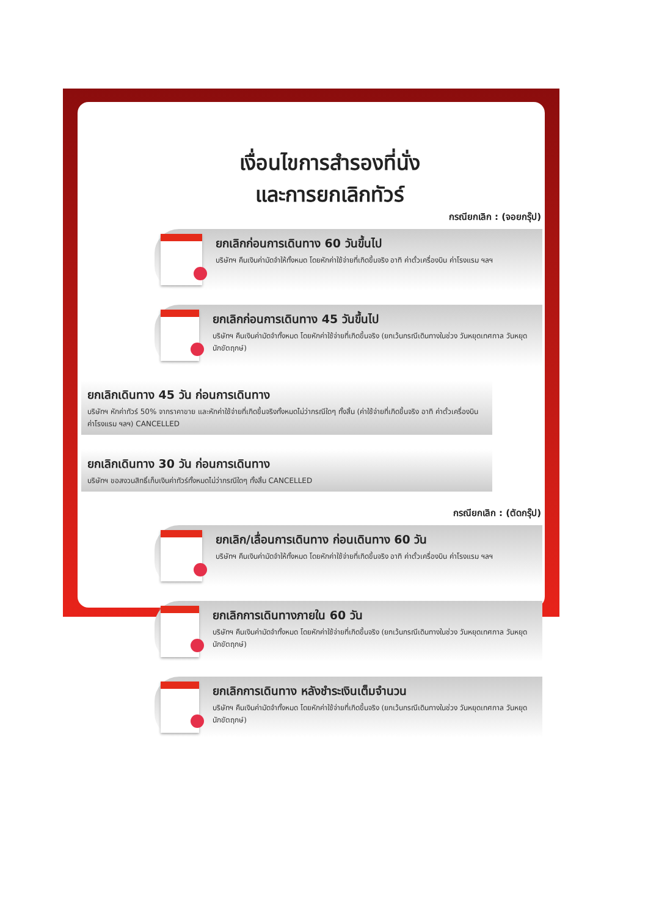เงื่อนไขการสำรองที่นั่ง
และการยกเลิกทัวร์
กรณียกเลิก : (จอยกรุ๊ป)
ยกเลิกก่อนการเดินทาง 60 วันขึ้นไป
บริษัทฯ คืนเงินค่ามัดจำให้ทั้งหมด โดยหักค่าใช้จ่ายที่เกิดขึ้นจริง อาทิ ค่าตั๋วเครื่องบิน ค่าโรงแรม ฯลฯ
ยกเลิกก่อนการเดินทาง 45 วันขึ้นไป
บริษัทฯ คืนเงินค่ามัดจำทั้งหมด โดยหักค่าใช้จ่ายที่เกิดขึ้นจริง (ยกเว้นกรณีเดินทางในช่วง วันหยุดเทศกาล วันหยุดนักขัตฤกษ์)
ยกเลิกเดินทาง 45 วัน ก่อนการเดินทาง
บริษัทฯ หักค่าทัวร์ 50% จากราคาขาย และหักค่าใช้จ่ายที่เกิดขึ้นจริงทั้งหมดไม่ว่ากรณีใดๆ ทั้งสิ้น (ค่าใช้จ่ายที่เกิดขึ้นจริง อาทิ ค่าตั๋วเครื่องบิน ค่าโรงแรม ฯลฯ) CANCELLED
ยกเลิกเดินทาง 30 วัน ก่อนการเดินทาง
บริษัทฯ ขอสงวนสิทธิ์เก็บเงินค่าทัวร์ทั้งหมดไม่ว่ากรณีใดๆ ทั้งสิ้น CANCELLED
กรณียกเลิก : (ตัดกรุ๊ป)
ยกเลิก/เลื่อนการเดินทาง ก่อนเดินทาง 60 วัน
บริษัทฯ คืนเงินค่ามัดจำให้ทั้งหมด โดยหักค่าใช้จ่ายที่เกิดขึ้นจริง อาทิ ค่าตั๋วเครื่องบิน ค่าโรงแรม ฯลฯ
ยกเลิกการเดินทางภายใน 60 วัน
บริษัทฯ คืนเงินค่ามัดจำทั้งหมด โดยหักค่าใช้จ่ายที่เกิดขึ้นจริง (ยกเว้นกรณีเดินทางในช่วง วันหยุดเทศกาล วันหยุดนักขัตฤกษ์)
ยกเลิกการเดินทาง หลังชำระเงินเต็มจำนวน
บริษัทฯ คืนเงินค่ามัดจำทั้งหมด โดยหักค่าใช้จ่ายที่เกิดขึ้นจริง (ยกเว้นกรณีเดินทางในช่วง วันหยุดเทศกาล วันหยุดนักขัตฤกษ์)